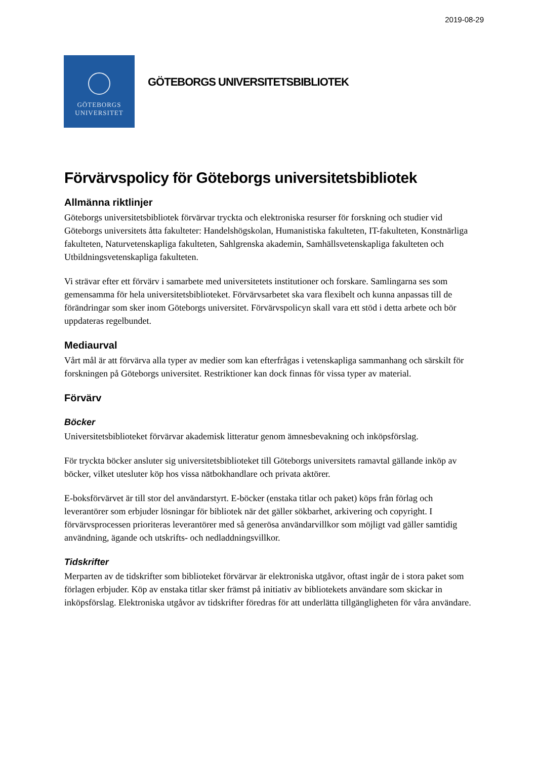2019-08-29
GÖTEBORGS
UNIVERSITET
GÖTEBORGS UNIVERSITETSBIBLIOTEK
Förvärvspolicy för Göteborgs universitetsbibliotek
Allmänna riktlinjer
Göteborgs universitetsbibliotek förvärvar tryckta och elektroniska resurser för forskning och studier vid Göteborgs universitets åtta fakulteter: Handelshögskolan, Humanistiska fakulteten, IT-fakulteten, Konstnärliga fakulteten, Naturvetenskapliga fakulteten, Sahlgrenska akademin, Samhällsvetenskapliga fakulteten och Utbildningsvetenskapliga fakulteten.
Vi strävar efter ett förvärv i samarbete med universitetets institutioner och forskare. Samlingarna ses som gemensamma för hela universitetsbiblioteket. Förvärvsarbetet ska vara flexibelt och kunna anpassas till de förändringar som sker inom Göteborgs universitet. Förvärvspolicyn skall vara ett stöd i detta arbete och bör uppdateras regelbundet.
Mediaurval
Vårt mål är att förvärva alla typer av medier som kan efterfrågas i vetenskapliga sammanhang och särskilt för forskningen på Göteborgs universitet. Restriktioner kan dock finnas för vissa typer av material.
Förvärv
Böcker
Universitetsbiblioteket förvärvar akademisk litteratur genom ämnesbevakning och inköpsförslag.
För tryckta böcker ansluter sig universitetsbiblioteket till Göteborgs universitets ramavtal gällande inköp av böcker, vilket utesluter köp hos vissa nätbokhandlare och privata aktörer.
E-boksförvärvet är till stor del användarstyrt. E-böcker (enstaka titlar och paket) köps från förlag och leverantörer som erbjuder lösningar för bibliotek när det gäller sökbarhet, arkivering och copyright. I förvärvsprocessen prioriteras leverantörer med så generösa användarvillkor som möjligt vad gäller samtidig användning, ägande och utskrifts- och nedladdningsvillkor.
Tidskrifter
Merparten av de tidskrifter som biblioteket förvärvar är elektroniska utgåvor, oftast ingår de i stora paket som förlagen erbjuder. Köp av enstaka titlar sker främst på initiativ av bibliotekets användare som skickar in inköpsförslag. Elektroniska utgåvor av tidskrifter föredras för att underlätta tillgängligheten för våra användare.